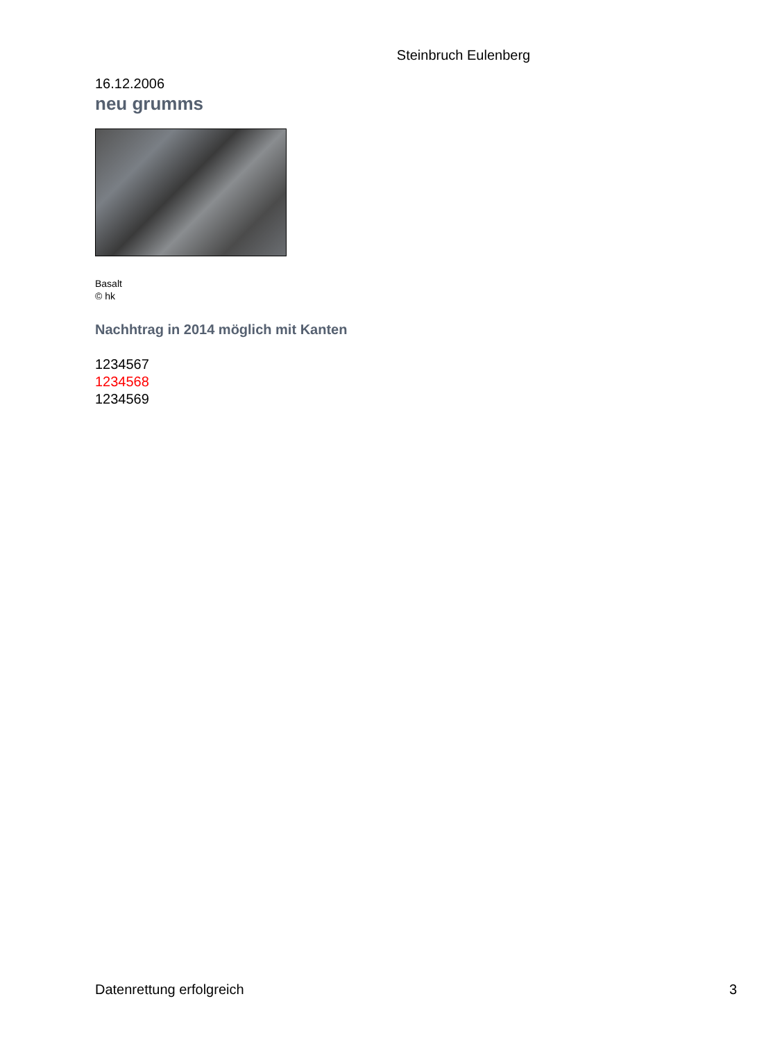Steinbruch Eulenberg
16.12.2006
neu grumms
Basalt
© hk
Nachhtrag in 2014 möglich mit Kanten
1234567
1234568
1234569
Datenrettung erfolgreich 3